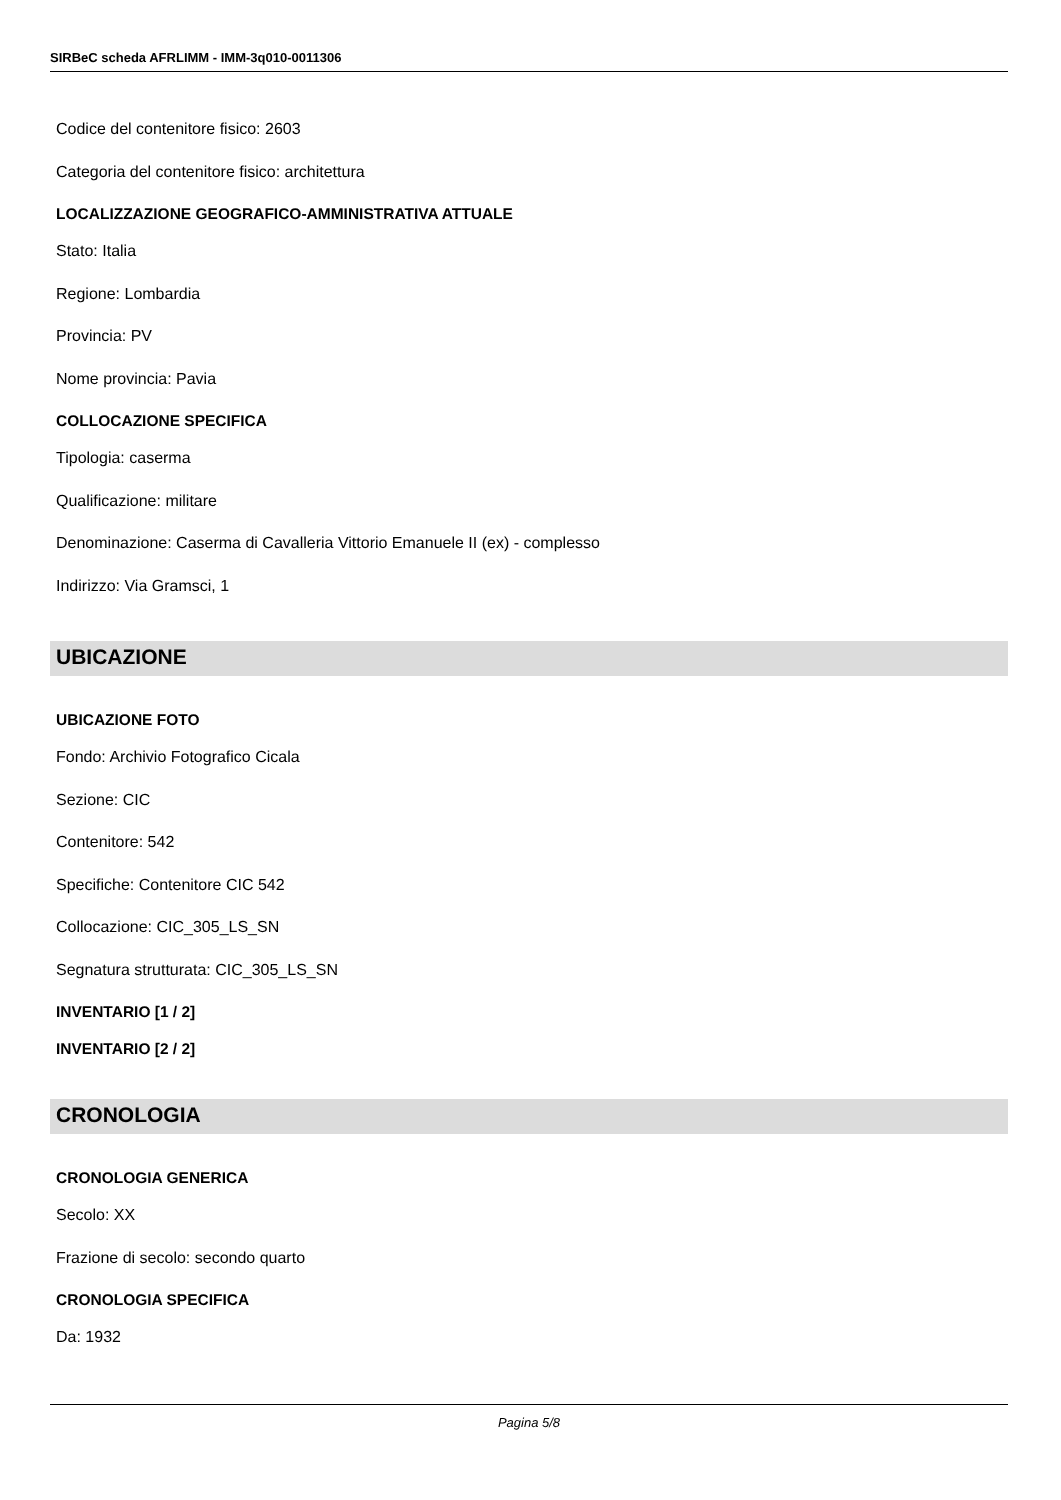SIRBeC scheda AFRLIMM - IMM-3q010-0011306
Codice del contenitore fisico: 2603
Categoria del contenitore fisico: architettura
LOCALIZZAZIONE GEOGRAFICO-AMMINISTRATIVA ATTUALE
Stato: Italia
Regione: Lombardia
Provincia: PV
Nome provincia: Pavia
COLLOCAZIONE SPECIFICA
Tipologia: caserma
Qualificazione: militare
Denominazione: Caserma di Cavalleria Vittorio Emanuele II (ex) - complesso
Indirizzo: Via Gramsci, 1
UBICAZIONE
UBICAZIONE FOTO
Fondo: Archivio Fotografico Cicala
Sezione: CIC
Contenitore: 542
Specifiche: Contenitore CIC 542
Collocazione: CIC_305_LS_SN
Segnatura strutturata: CIC_305_LS_SN
INVENTARIO [1 / 2]
INVENTARIO [2 / 2]
CRONOLOGIA
CRONOLOGIA GENERICA
Secolo: XX
Frazione di secolo: secondo quarto
CRONOLOGIA SPECIFICA
Da: 1932
Pagina 5/8